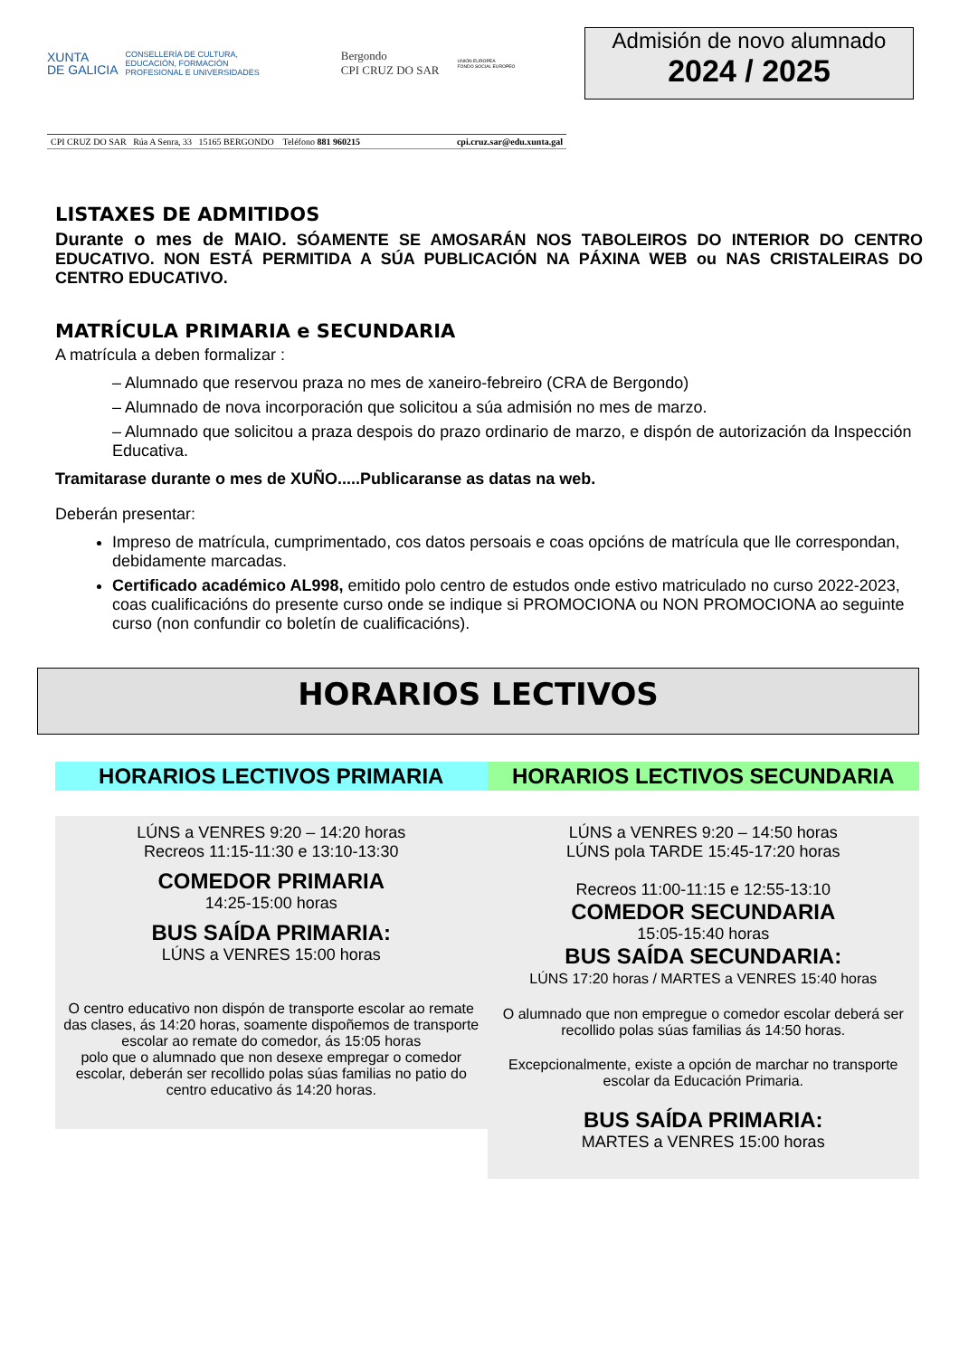XUNTA
DE GALICIA
CONSELLERÍA DE CULTURA,
EDUCACIÓN, FORMACIÓN
PROFESIONAL E UNIVERSIDADES
Bergondo
CPI CRUZ DO SAR
UNIÓN EUROPEA
FONDO SOCIAL EUROPEO
CPI CRUZ DO SAR Rúa A Senra, 33 15165 BERGONDO Teléfono 881 960215 cpi.cruz.sar@edu.xunta.gal
Admisión de novo alumnado
2024 / 2025
LISTAXES DE ADMITIDOS
Durante o mes de MAIO. SÓAMENTE SE AMOSARÁN NOS TABOLEIROS DO INTERIOR DO CENTRO EDUCATIVO. NON ESTÁ PERMITIDA A SÚA PUBLICACIÓN NA PÁXINA WEB ou NAS CRISTALEIRAS DO CENTRO EDUCATIVO.
MATRÍCULA PRIMARIA e SECUNDARIA
A matrícula a deben formalizar :
– Alumnado que reservou praza no mes de xaneiro-febreiro (CRA de Bergondo)
– Alumnado de nova incorporación que solicitou a súa admisión no mes de marzo.
– Alumnado que solicitou a praza despois do prazo ordinario de marzo, e dispón de autorización da Inspección Educativa.
Tramitarase durante o mes de XUÑO.....Publicaranse as datas na web.
Deberán presentar:
Impreso de matrícula, cumprimentado, cos datos persoais e coas opcións de matrícula que lle correspondan, debidamente marcadas.
Certificado académico AL998, emitido polo centro de estudos onde estivo matriculado no curso 2022-2023, coas cualificacións do presente curso onde se indique si PROMOCIONA ou NON PROMOCIONA ao seguinte curso (non confundir co boletín de cualificacións).
HORARIOS LECTIVOS
HORARIOS LECTIVOS PRIMARIA
LÚNS a VENRES 9:20 – 14:20 horas
Recreos 11:15-11:30 e 13:10-13:30
COMEDOR PRIMARIA
14:25-15:00 horas
BUS SAÍDA PRIMARIA:
LÚNS a VENRES 15:00 horas
O centro educativo non dispón de transporte escolar ao remate das clases, ás 14:20 horas, soamente dispoñemos de transporte escolar ao remate do comedor, ás 15:05 horas
polo que o alumnado que non desexe empregar o comedor escolar, deberán ser recollido polas súas familias no patio do centro educativo ás 14:20 horas.
HORARIOS LECTIVOS SECUNDARIA
LÚNS a VENRES 9:20 – 14:50 horas
LÚNS pola TARDE 15:45-17:20 horas
Recreos 11:00-11:15 e 12:55-13:10
COMEDOR SECUNDARIA
15:05-15:40 horas
BUS SAÍDA SECUNDARIA:
LÚNS 17:20 horas / MARTES a VENRES 15:40 horas
O alumnado que non empregue o comedor escolar deberá ser recollido polas súas familias ás 14:50 horas.
Excepcionalmente, existe a opción de marchar no transporte escolar da Educación Primaria.
BUS SAÍDA PRIMARIA:
MARTES a VENRES 15:00 horas